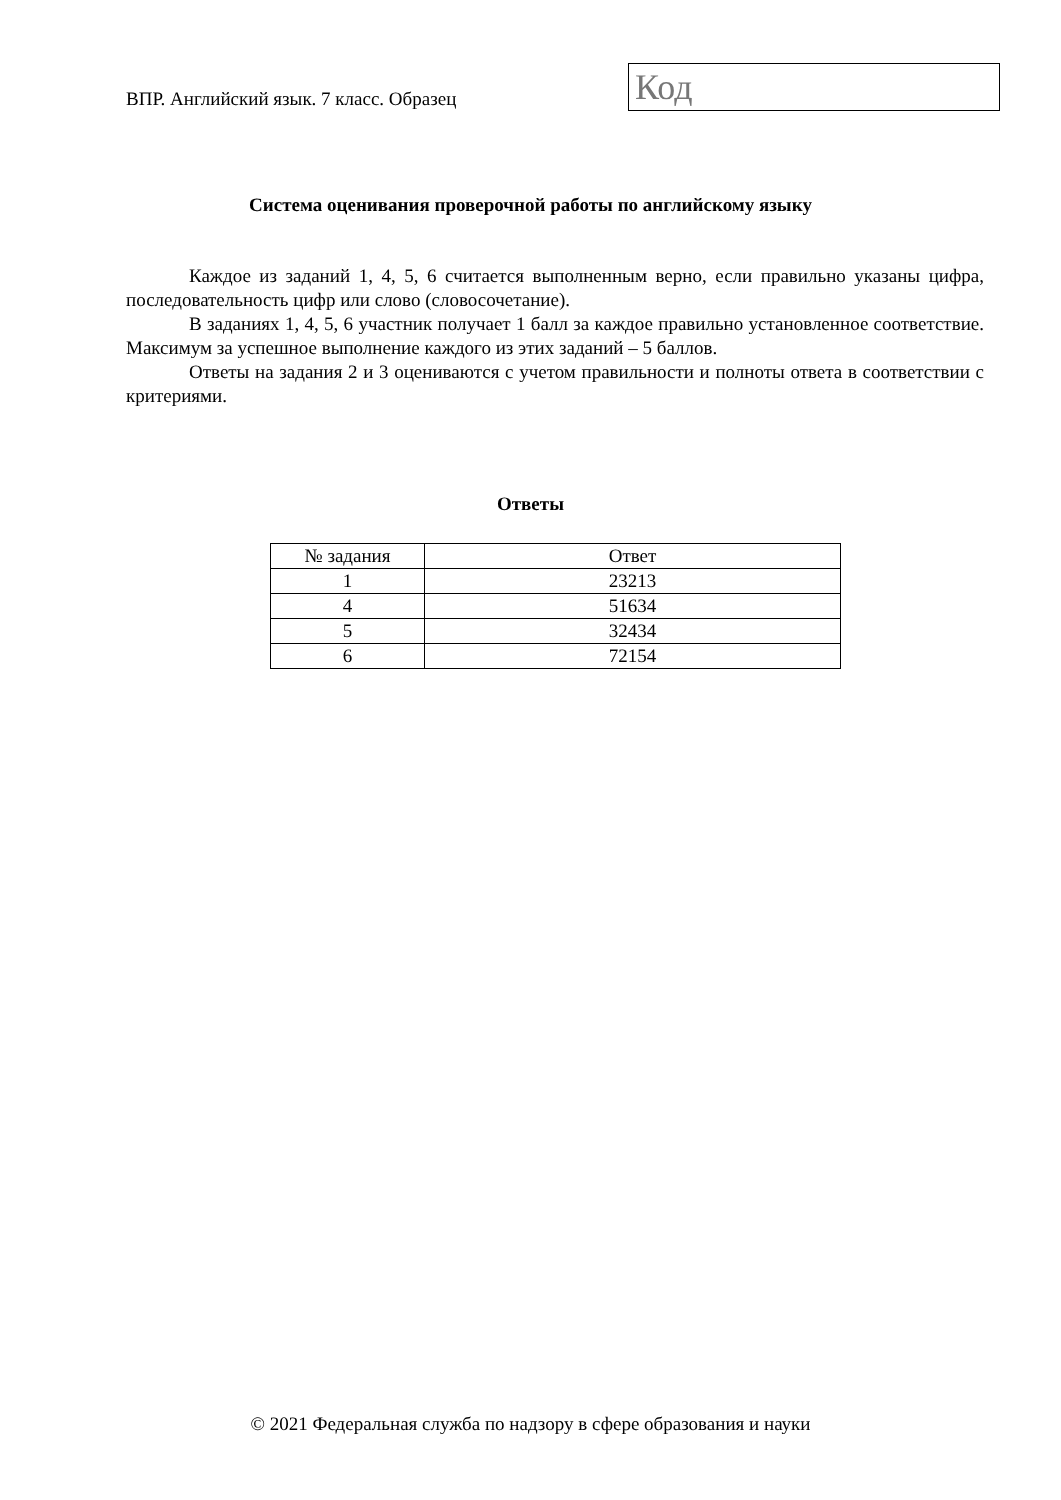ВПР. Английский язык. 7 класс. Образец
Код
Система оценивания проверочной работы по английскому языку
Каждое из заданий 1, 4, 5, 6 считается выполненным верно, если правильно указаны цифра, последовательность цифр или слово (словосочетание).
В заданиях 1, 4, 5, 6 участник получает 1 балл за каждое правильно установленное соответствие. Максимум за успешное выполнение каждого из этих заданий – 5 баллов.
Ответы на задания 2 и 3 оцениваются с учетом правильности и полноты ответа в соответствии с критериями.
Ответы
| № задания | Ответ |
| --- | --- |
| 1 | 23213 |
| 4 | 51634 |
| 5 | 32434 |
| 6 | 72154 |
© 2021 Федеральная служба по надзору в сфере образования и науки